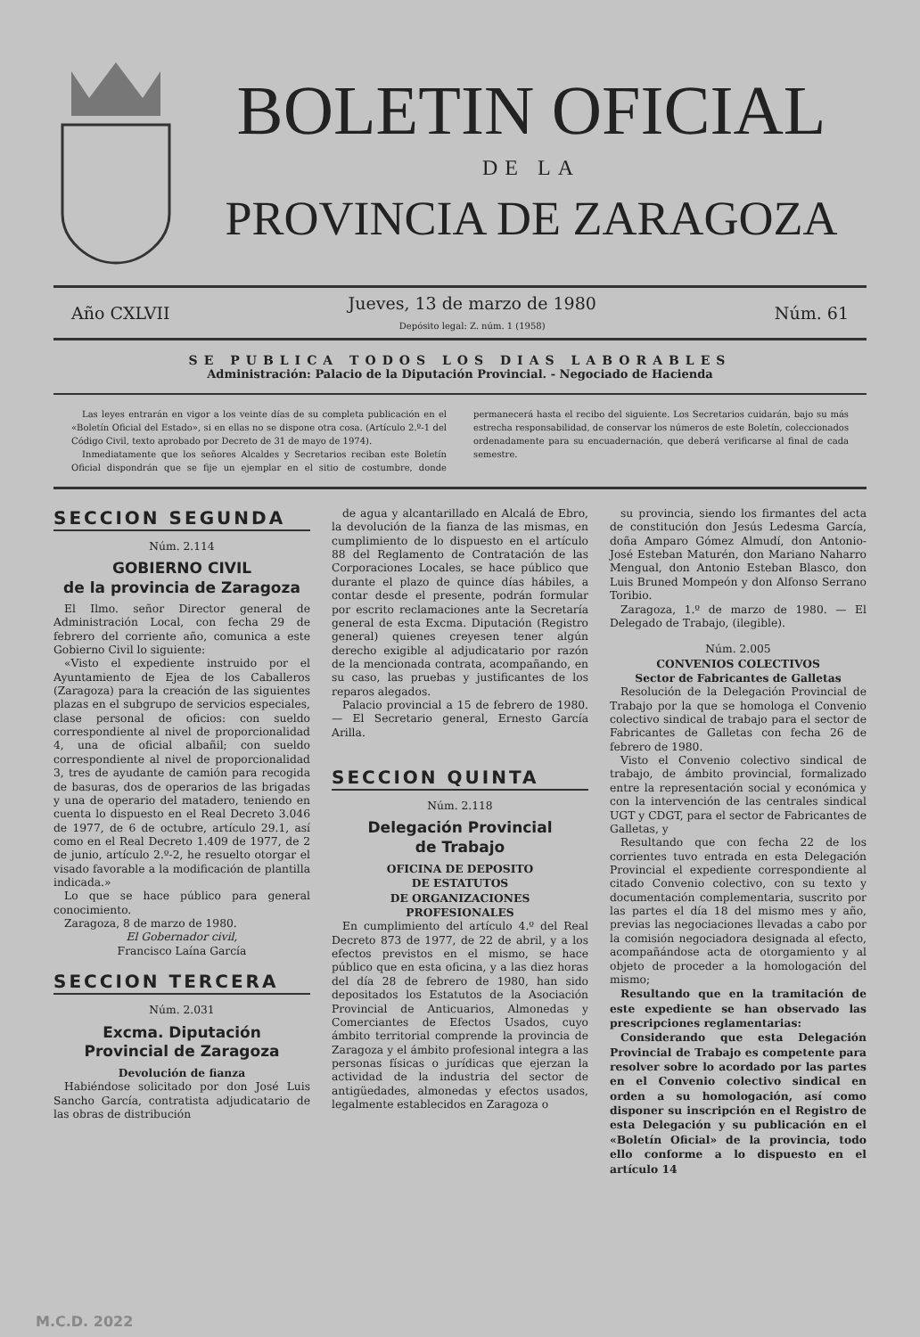BOLETIN OFICIAL
DE LA
PROVINCIA DE ZARAGOZA
Año CXLVII Jueves, 13 de marzo de 1980
Depósito legal: Z. núm. 1 (1958) Núm. 61
SE PUBLICA TODOS LOS DIAS LABORABLES
Administración: Palacio de la Diputación Provincial. - Negociado de Hacienda
Las leyes entrarán en vigor a los veinte días de su completa publicación en el «Boletín Oficial del Estado», si en ellas no se dispone otra cosa. (Artículo 2.º-1 del Código Civil, texto aprobado por Decreto de 31 de mayo de 1974).
Inmediatamente que los señores Alcaldes y Secretarios reciban este Boletín Oficial dispondrán que se fije un ejemplar en el sitio de costumbre, donde permanecerá hasta el recibo del siguiente. Los Secretarios cuidarán, bajo su más estrecha responsabilidad, de conservar los números de este Boletín, coleccionados ordenadamente para su encuadernación, que deberá verificarse al final de cada semestre.
SECCION SEGUNDA
Núm. 2.114
GOBIERNO CIVIL
de la provincia de Zaragoza
El Ilmo. señor Director general de Administración Local, con fecha 29 de febrero del corriente año, comunica a este Gobierno Civil lo siguiente:
«Visto el expediente instruido por el Ayuntamiento de Ejea de los Caballeros (Zaragoza) para la creación de las siguientes plazas en el subgrupo de servicios especiales, clase personal de oficios: con sueldo correspondiente al nivel de proporcionalidad 4, una de oficial albañil; con sueldo correspondiente al nivel de proporcionalidad 3, tres de ayudante de camión para recogida de basuras, dos de operarios de las brigadas y una de operario del matadero, teniendo en cuenta lo dispuesto en el Real Decreto 3.046 de 1977, de 6 de octubre, artículo 29.1, así como en el Real Decreto 1.409 de 1977, de 2 de junio, artículo 2.º-2, he resuelto otorgar el visado favorable a la modificación de plantilla indicada.»
Lo que se hace público para general conocimiento.
Zaragoza, 8 de marzo de 1980.
El Gobernador civil,
Francisco Laína García
SECCION TERCERA
Núm. 2.031
Excma. Diputación
Provincial de Zaragoza
Devolución de fianza
Habiéndose solicitado por don José Luis Sancho García, contratista adjudicatario de las obras de distribución
de agua y alcantarillado en Alcalá de Ebro, la devolución de la fianza de las mismas, en cumplimiento de lo dispuesto en el artículo 88 del Reglamento de Contratación de las Corporaciones Locales, se hace público que durante el plazo de quince días hábiles, a contar desde el presente, podrán formular por escrito reclamaciones ante la Secretaría general de esta Excma. Diputación (Registro general) quienes creyesen tener algún derecho exigible al adjudicatario por razón de la mencionada contrata, acompañando, en su caso, las pruebas y justificantes de los reparos alegados.
Palacio provincial a 15 de febrero de 1980. — El Secretario general, Ernesto García Arilla.
SECCION QUINTA
Núm. 2.118
Delegación Provincial
de Trabajo
OFICINA DE DEPOSITO
DE ESTATUTOS
DE ORGANIZACIONES
PROFESIONALES
En cumplimiento del artículo 4.º del Real Decreto 873 de 1977, de 22 de abril, y a los efectos previstos en el mismo, se hace público que en esta oficina, y a las diez horas del día 28 de febrero de 1980, han sido depositados los Estatutos de la Asociación Provincial de Anticuarios, Almonedas y Comerciantes de Efectos Usados, cuyo ámbito territorial comprende la provincia de Zaragoza y el ámbito profesional integra a las personas físicas o jurídicas que ejerzan la actividad de la industria del sector de antigüedades, almonedas y efectos usados, legalmente establecidos en Zaragoza o
su provincia, siendo los firmantes del acta de constitución don Jesús Ledesma García, doña Amparo Gómez Almudí, don Antonio-José Esteban Maturén, don Mariano Naharro Mengual, don Antonio Esteban Blasco, don Luis Bruned Mompeón y don Alfonso Serrano Toribio.
Zaragoza, 1.º de marzo de 1980. — El Delegado de Trabajo, (ilegible).
Núm. 2.005
CONVENIOS COLECTIVOS
Sector de Fabricantes de Galletas
Resolución de la Delegación Provincial de Trabajo por la que se homologa el Convenio colectivo sindical de trabajo para el sector de Fabricantes de Galletas con fecha 26 de febrero de 1980.
Visto el Convenio colectivo sindical de trabajo, de ámbito provincial, formalizado entre la representación social y económica y con la intervención de las centrales sindical UGT y CDGT, para el sector de Fabricantes de Galletas, y
Resultando que con fecha 22 de los corrientes tuvo entrada en esta Delegación Provincial el expediente correspondiente al citado Convenio colectivo, con su texto y documentación complementaria, suscrito por las partes el día 18 del mismo mes y año, previas las negociaciones llevadas a cabo por la comisión negociadora designada al efecto, acompañándose acta de otorgamiento y al objeto de proceder a la homologación del mismo;
Resultando que en la tramitación de este expediente se han observado las prescripciones reglamentarias:
Considerando que esta Delegación Provincial de Trabajo es competente para resolver sobre lo acordado por las partes en el Convenio colectivo sindical en orden a su homologación, así como disponer su inscripción en el Registro de esta Delegación y su publicación en el «Boletín Oficial» de la provincia, todo ello conforme a lo dispuesto en el artículo 14
M.C.D. 2022